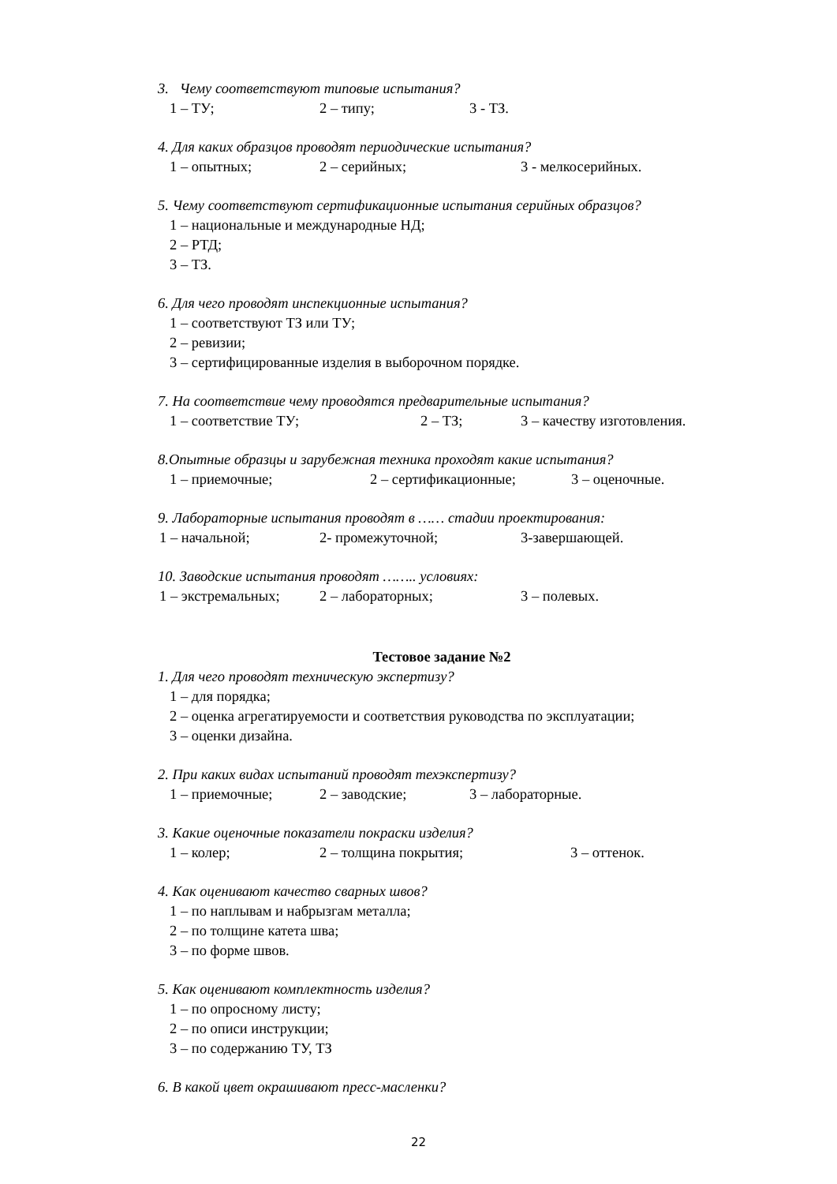3. Чему соответствуют типовые испытания?
1 – ТУ; 2 – типу; 3 - ТЗ.
4. Для каких образцов проводят периодические испытания?
1 – опытных; 2 – серийных; 3 - мелкосерийных.
5. Чему соответствуют сертификационные испытания серийных образцов?
1 – национальные и международные НД;
2 – РТД;
3 – ТЗ.
6. Для чего проводят инспекционные испытания?
1 – соответствуют ТЗ или ТУ;
2 – ревизии;
3 – сертифицированные изделия в выборочном порядке.
7. На соответствие чему проводятся предварительные испытания?
1 – соответствие ТУ; 2 – ТЗ; 3 – качеству изготовления.
8.Опытные образцы и зарубежная техника проходят какие испытания?
1 – приемочные; 2 – сертификационные; 3 – оценочные.
9. Лабораторные испытания проводят в …… стадии проектирования:
1 – начальной; 2- промежуточной; 3-завершающей.
10. Заводские испытания проводят …….. условиях:
1 – экстремальных; 2 – лабораторных; 3 – полевых.
Тестовое задание №2
1. Для чего проводят техническую экспертизу?
1 – для порядка;
2 – оценка агрегатируемости и соответствия руководства по эксплуатации;
3 – оценки дизайна.
2. При каких видах испытаний проводят техэкспертизу?
1 – приемочные; 2 – заводские; 3 – лабораторные.
3. Какие оценочные показатели покраски изделия?
1 – колер; 2 – толщина покрытия; 3 – оттенок.
4. Как оценивают качество сварных швов?
1 – по наплывам и набрызгам металла;
2 – по толщине катета шва;
3 – по форме швов.
5. Как оценивают комплектность изделия?
1 – по опросному листу;
2 – по описи инструкции;
3 – по содержанию ТУ, ТЗ
6. В какой цвет окрашивают пресс-масленки?
22